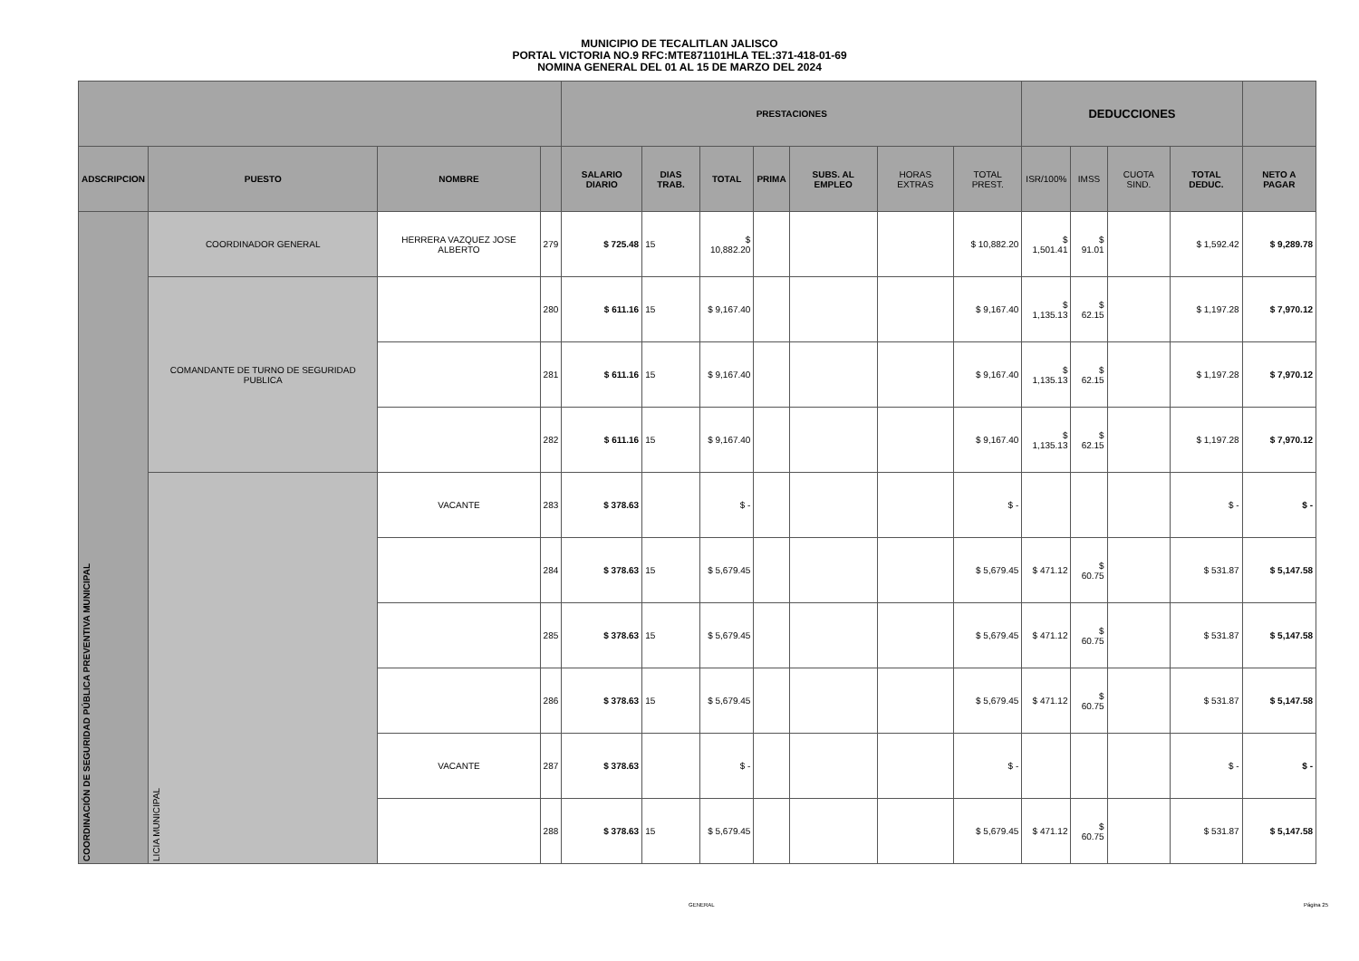MUNICIPIO DE TECALITLAN JALISCO
PORTAL VICTORIA NO.9 RFC:MTE871101HLA TEL:371-418-01-69
NOMINA GENERAL DEL 01 AL 15 DE MARZO DEL 2024
| | | | | PRESTACIONES | | | | | | | DEDUCCIONES | | | | |
| --- | --- | --- | --- | --- | --- | --- | --- | --- | --- | --- | --- | --- | --- | --- | --- |
| ADSCRIPCION | PUESTO | NOMBRE | | SALARIO DIARIO | DIAS TRAB. | TOTAL | PRIMA | SUBS. AL EMPLEO | HORAS EXTRAS | TOTAL PREST. | ISR/100% | IMSS | CUOTA SIND. | TOTAL DEDUC. | NETO A PAGAR |
| COORDINACIÓN DE SEGURIDAD PÚBLICA PREVENTIVA MUNICIPAL | COORDINADOR GENERAL | HERRERA VAZQUEZ JOSE ALBERTO | 279 | $ 725.48 | 15 | $ 10,882.20 | | | | $ 10,882.20 | $ 1,501.41 | $ 91.01 | | $ 1,592.42 | $ 9,289.78 |
| | COMANDANTE DE TURNO DE SEGURIDAD PUBLICA | | 280 | $ 611.16 | 15 | $ 9,167.40 | | | | $ 9,167.40 | $ 1,135.13 | $ 62.15 | | $ 1,197.28 | $ 7,970.12 |
| | | | 281 | $ 611.16 | 15 | $ 9,167.40 | | | | $ 9,167.40 | $ 1,135.13 | $ 62.15 | | $ 1,197.28 | $ 7,970.12 |
| | | | 282 | $ 611.16 | 15 | $ 9,167.40 | | | | $ 9,167.40 | $ 1,135.13 | $ 62.15 | | $ 1,197.28 | $ 7,970.12 |
| | LICIA MUNICIPAL | VACANTE | 283 | $ 378.63 | | $ - | | | | $ - | | | | $ - | $ - |
| | | | 284 | $ 378.63 | 15 | $ 5,679.45 | | | | $ 5,679.45 | $ 471.12 | $ 60.75 | | $ 531.87 | $ 5,147.58 |
| | | | 285 | $ 378.63 | 15 | $ 5,679.45 | | | | $ 5,679.45 | $ 471.12 | $ 60.75 | | $ 531.87 | $ 5,147.58 |
| | | | 286 | $ 378.63 | 15 | $ 5,679.45 | | | | $ 5,679.45 | $ 471.12 | $ 60.75 | | $ 531.87 | $ 5,147.58 |
| | | VACANTE | 287 | $ 378.63 | | $ - | | | | $ - | | | | $ - | $ - |
| | | | 288 | $ 378.63 | 15 | $ 5,679.45 | | | | $ 5,679.45 | $ 471.12 | $ 60.75 | | $ 531.87 | $ 5,147.58 |
GENERAL Página 25